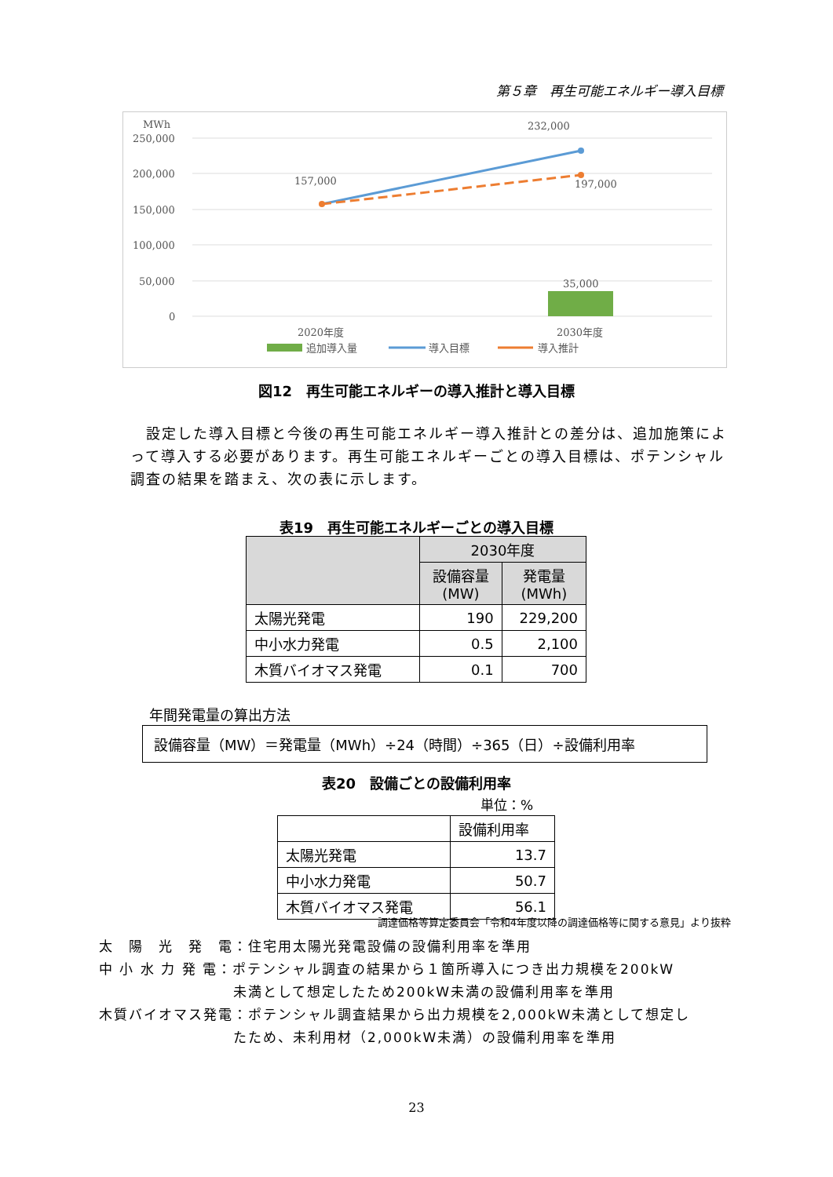第５章　再生可能エネルギー導入目標
MWh
250,000
200,000
150,000
100,000
50,000
0
157,000
232,000
197,000
35,000
2020年度
2030年度
追加導入量
導入目標
導入推計
図12　再生可能エネルギーの導入推計と導入目標
　設定した導入目標と今後の再生可能エネルギー導入推計との差分は、追加施策によって導入する必要があります。再生可能エネルギーごとの導入目標は、ポテンシャル調査の結果を踏まえ、次の表に示します。
表19　再生可能エネルギーごとの導入目標
| | 2030年度 | |
| --- | --- | --- |
| | 設備容量 (MW) | 発電量 (MWh) |
| 太陽光発電 | 190 | 229,200 |
| 中小水力発電 | 0.5 | 2,100 |
| 木質バイオマス発電 | 0.1 | 700 |
年間発電量の算出方法
設備容量（MW）＝発電量（MWh）÷24（時間）÷365（日）÷設備利用率
表20　設備ごとの設備利用率
単位：%
| | 設備利用率 |
| 太陽光発電 | 13.7 |
| 中小水力発電 | 50.7 |
| 木質バイオマス発電 | 56.1 |
調達価格等算定委員会「令和4年度以降の調達価格等に関する意見」より抜粋
太　陽　光　発　電：住宅用太陽光発電設備の設備利用率を準用
中 小 水 力 発 電：ポテンシャル調査の結果から１箇所導入につき出力規模を200kW
　　　　　　　　　未満として想定したため200kW未満の設備利用率を準用
木質バイオマス発電：ポテンシャル調査結果から出力規模を2,000kW未満として想定し
　　　　　　　　　たため、未利用材（2,000kW未満）の設備利用率を準用
23